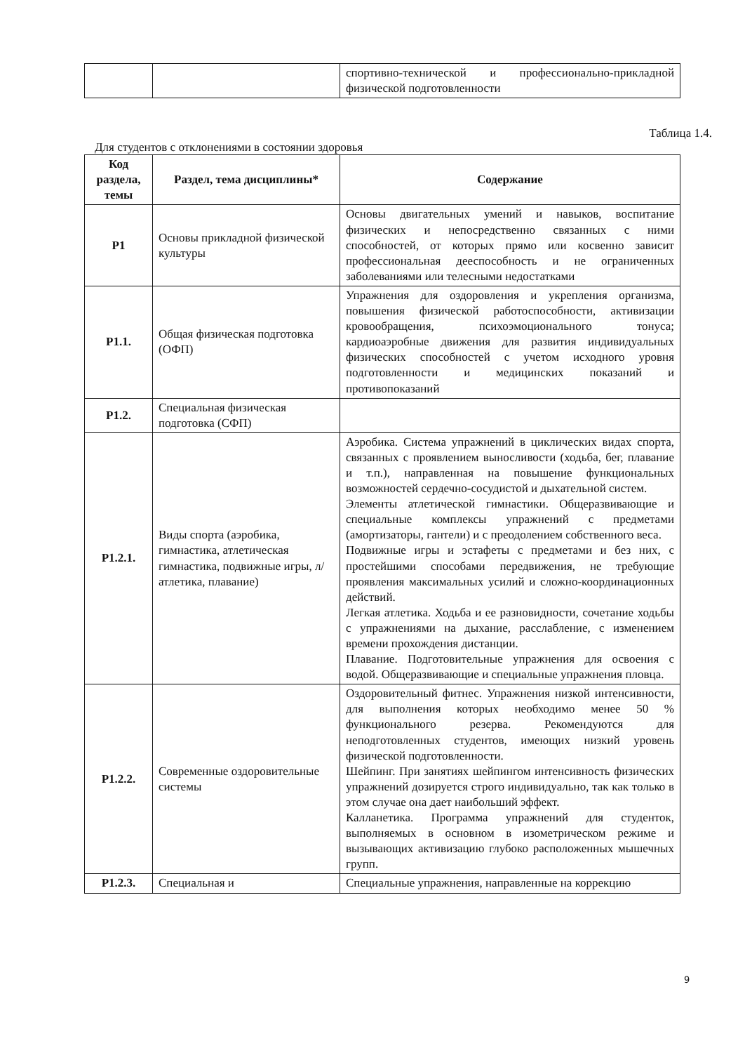| | | спортивно-технической и профессионально-прикладной физической подготовленности |
Таблица 1.4.
Для студентов с отклонениями в состоянии здоровья
| Код раздела, темы | Раздел, тема дисциплины* | Содержание |
| --- | --- | --- |
| Р1 | Основы прикладной физической культуры | Основы двигательных умений и навыков, воспитание физических и непосредственно связанных с ними способностей, от которых прямо или косвенно зависит профессиональная дееспособность и не ограниченных заболеваниями или телесными недостатками |
| Р1.1. | Общая физическая подготовка (ОФП) | Упражнения для оздоровления и укрепления организма, повышения физической работоспособности, активизации кровообращения, психоэмоционального тонуса; кардиоаэробные движения для развития индивидуальных физических способностей с учетом исходного уровня подготовленности и медицинских показаний и противопоказаний |
| Р1.2. | Специальная физическая подготовка (СФП) | |
| Р1.2.1. | Виды спорта (аэробика, гимнастика, атлетическая гимнастика, подвижные игры, л/атлетика, плавание) | Аэробика. Система упражнений в циклических видах спорта, связанных с проявлением выносливости (ходьба, бег, плавание и т.п.), направленная на повышение функциональных возможностей сердечно-сосудистой и дыхательной систем. Элементы атлетической гимнастики. Общеразвивающие и специальные комплексы упражнений с предметами (амортизаторы, гантели) и с преодолением собственного веса. Подвижные игры и эстафеты с предметами и без них, с простейшими способами передвижения, не требующие проявления максимальных усилий и сложно-координационных действий. Легкая атлетика. Ходьба и ее разновидности, сочетание ходьбы с упражнениями на дыхание, расслабление, с изменением времени прохождения дистанции. Плавание. Подготовительные упражнения для освоения с водой. Общеразвивающие и специальные упражнения пловца. |
| Р1.2.2. | Современные оздоровительные системы | Оздоровительный фитнес. Упражнения низкой интенсивности, для выполнения которых необходимо менее 50 % функционального резерва. Рекомендуются для неподготовленных студентов, имеющих низкий уровень физической подготовленности. Шейпинг. При занятиях шейпингом интенсивность физических упражнений дозируется строго индивидуально, так как только в этом случае она дает наибольший эффект. Калланетика. Программа упражнений для студенток, выполняемых в основном в изометрическом режиме и вызывающих активизацию глубоко расположенных мышечных групп. |
| Р1.2.3. | Специальная и | Специальные упражнения, направленные на коррекцию |
9